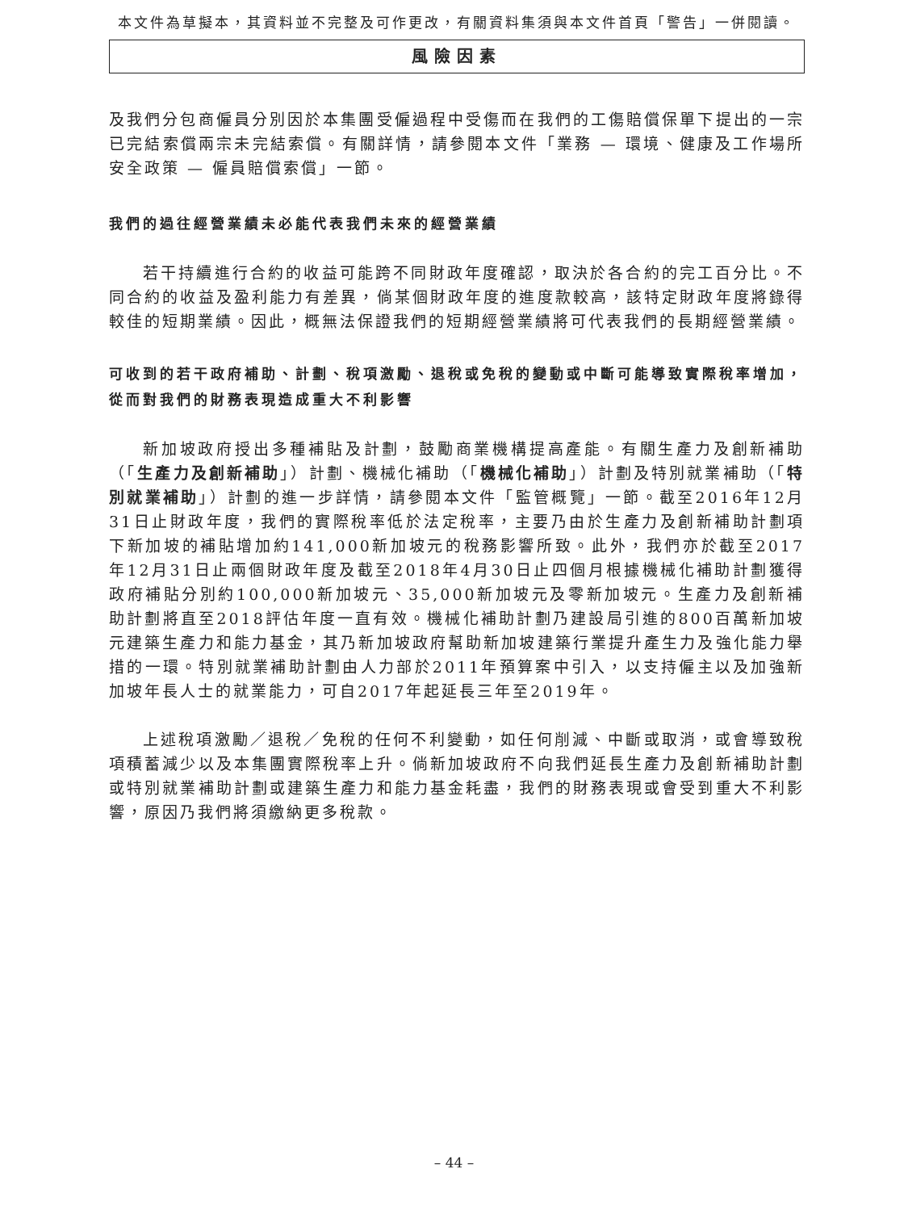本文件為草擬本，其資料並不完整及可作更改，有關資料集須與本文件首頁「警告」一併閱讀。
風險因素
及我們分包商僱員分別因於本集團受僱過程中受傷而在我們的工傷賠償保單下提出的一宗已完結索償兩宗未完結索償。有關詳情，請參閱本文件「業務 — 環境、健康及工作場所安全政策 — 僱員賠償索償」一節。
我們的過往經營業績未必能代表我們未來的經營業績
若干持續進行合約的收益可能跨不同財政年度確認，取決於各合約的完工百分比。不同合約的收益及盈利能力有差異，倘某個財政年度的進度款較高，該特定財政年度將錄得較佳的短期業績。因此，概無法保證我們的短期經營業績將可代表我們的長期經營業績。
可收到的若干政府補助、計劃、稅項激勵、退稅或免稅的變動或中斷可能導致實際稅率增加，從而對我們的財務表現造成重大不利影響
新加坡政府授出多種補貼及計劃，鼓勵商業機構提高產能。有關生產力及創新補助（「生產力及創新補助」）計劃、機械化補助（「機械化補助」）計劃及特別就業補助（「特別就業補助」）計劃的進一步詳情，請參閱本文件「監管概覽」一節。截至2016年12月31日止財政年度，我們的實際稅率低於法定稅率，主要乃由於生產力及創新補助計劃項下新加坡的補貼增加約141,000新加坡元的稅務影響所致。此外，我們亦於截至2017年12月31日止兩個財政年度及截至2018年4月30日止四個月根據機械化補助計劃獲得政府補貼分別約100,000新加坡元、35,000新加坡元及零新加坡元。生產力及創新補助計劃將直至2018評估年度一直有效。機械化補助計劃乃建設局引進的800百萬新加坡元建築生產力和能力基金，其乃新加坡政府幫助新加坡建築行業提升產生力及強化能力舉措的一環。特別就業補助計劃由人力部於2011年預算案中引入，以支持僱主以及加強新加坡年長人士的就業能力，可自2017年起延長三年至2019年。
上述稅項激勵／退稅／免稅的任何不利變動，如任何削減、中斷或取消，或會導致稅項積蓄減少以及本集團實際稅率上升。倘新加坡政府不向我們延長生產力及創新補助計劃或特別就業補助計劃或建築生產力和能力基金耗盡，我們的財務表現或會受到重大不利影響，原因乃我們將須繳納更多稅款。
– 44 –